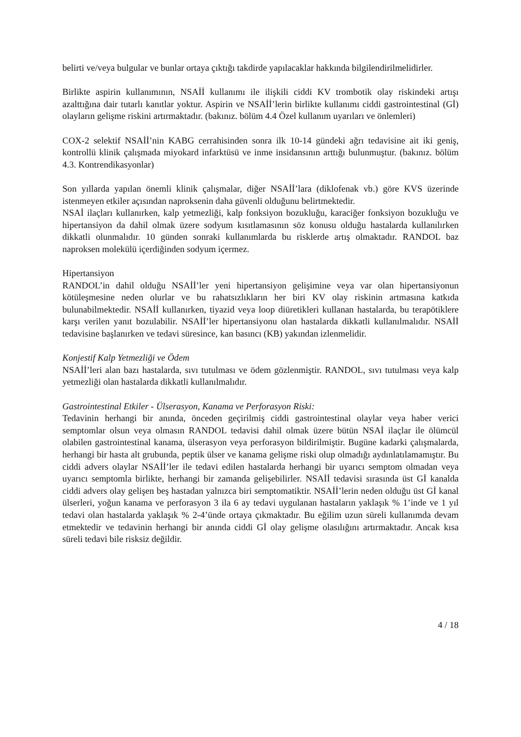belirti ve/veya bulgular ve bunlar ortaya çıktığı takdirde yapılacaklar hakkında bilgilendirilmelidirler.
Birlikte aspirin kullanımının, NSAİİ kullanımı ile ilişkili ciddi KV trombotik olay riskindeki artışı azalttığına dair tutarlı kanıtlar yoktur. Aspirin ve NSAİİ’lerin birlikte kullanımı ciddi gastrointestinal (Gİ) olayların gelişme riskini artırmaktadır. (bakınız. bölüm 4.4 Özel kullanım uyarıları ve önlemleri)
COX-2 selektif NSAİİ’nin KABG cerrahisinden sonra ilk 10-14 gündeki ağrı tedavisine ait iki geniş, kontrollü klinik çalışmada miyokard infarktüsü ve inme insidansının arttığı bulunmuştur. (bakınız. bölüm 4.3. Kontrendikasyonlar)
Son yıllarda yapılan önemli klinik çalışmalar, diğer NSAİİ’lara (diklofenak vb.) göre KVS üzerinde istenmeyen etkiler açısından naproksenin daha güvenli olduğunu belirtmektedir.
NSAİ ilaçları kullanırken, kalp yetmezliği, kalp fonksiyon bozukluğu, karaciğer fonksiyon bozukluğu ve hipertansiyon da dahil olmak üzere sodyum kısıtlamasının söz konusu olduğu hastalarda kullanılırken dikkatli olunmalıdır. 10 günden sonraki kullanımlarda bu risklerde artış olmaktadır. RANDOL baz naproksen molekülü içerdiğinden sodyum içermez.
Hipertansiyon
RANDOL’in dahil olduğu NSAİİ’ler yeni hipertansiyon gelişimine veya var olan hipertansiyonun kötüleşmesine neden olurlar ve bu rahatsızlıkların her biri KV olay riskinin artmasına katkıda bulunabilmektedir. NSAİİ kullanırken, tiyazid veya loop diüretikleri kullanan hastalarda, bu terapötiklere karşı verilen yanıt bozulabilir. NSAİİ’ler hipertansiyonu olan hastalarda dikkatli kullanılmalıdır. NSAİİ tedavisine başlanırken ve tedavi süresince, kan basıncı (KB) yakından izlenmelidir.
Konjestif Kalp Yetmezliği ve Ödem
NSAİİ’leri alan bazı hastalarda, sıvı tutulması ve ödem gözlenmiştir. RANDOL, sıvı tutulması veya kalp yetmezliği olan hastalarda dikkatli kullanılmalıdır.
Gastrointestinal Etkiler - Ülserasyon, Kanama ve Perforasyon Riski:
Tedavinin herhangi bir anında, önceden geçirilmiş ciddi gastrointestinal olaylar veya haber verici semptomlar olsun veya olmasın RANDOL tedavisi dahil olmak üzere bütün NSAİ ilaçlar ile ölümcül olabilen gastrointestinal kanama, ülserasyon veya perforasyon bildirilmiştir. Bugüne kadarki çalışmalarda, herhangi bir hasta alt grubunda, peptik ülser ve kanama gelişme riski olup olmadığı aydınlatılamamıştır. Bu ciddi advers olaylar NSAİİ’ler ile tedavi edilen hastalarda herhangi bir uyarıcı semptom olmadan veya uyarıcı semptomla birlikte, herhangi bir zamanda gelişebilirler. NSAİİ tedavisi sırasında üst Gİ kanalda ciddi advers olay gelişen beş hastadan yalnızca biri semptomatiktir. NSAİİ’lerin neden olduğu üst Gİ kanal ülserleri, yoğun kanama ve perforasyon 3 ila 6 ay tedavi uygulanan hastaların yaklaşık % 1’inde ve 1 yıl tedavi olan hastalarda yaklaşık % 2-4’ünde ortaya çıkmaktadır. Bu eğilim uzun süreli kullanımda devam etmektedir ve tedavinin herhangi bir anında ciddi Gİ olay gelişme olasılığını artırmaktadır. Ancak kısa süreli tedavi bile risksiz değildir.
4 / 18